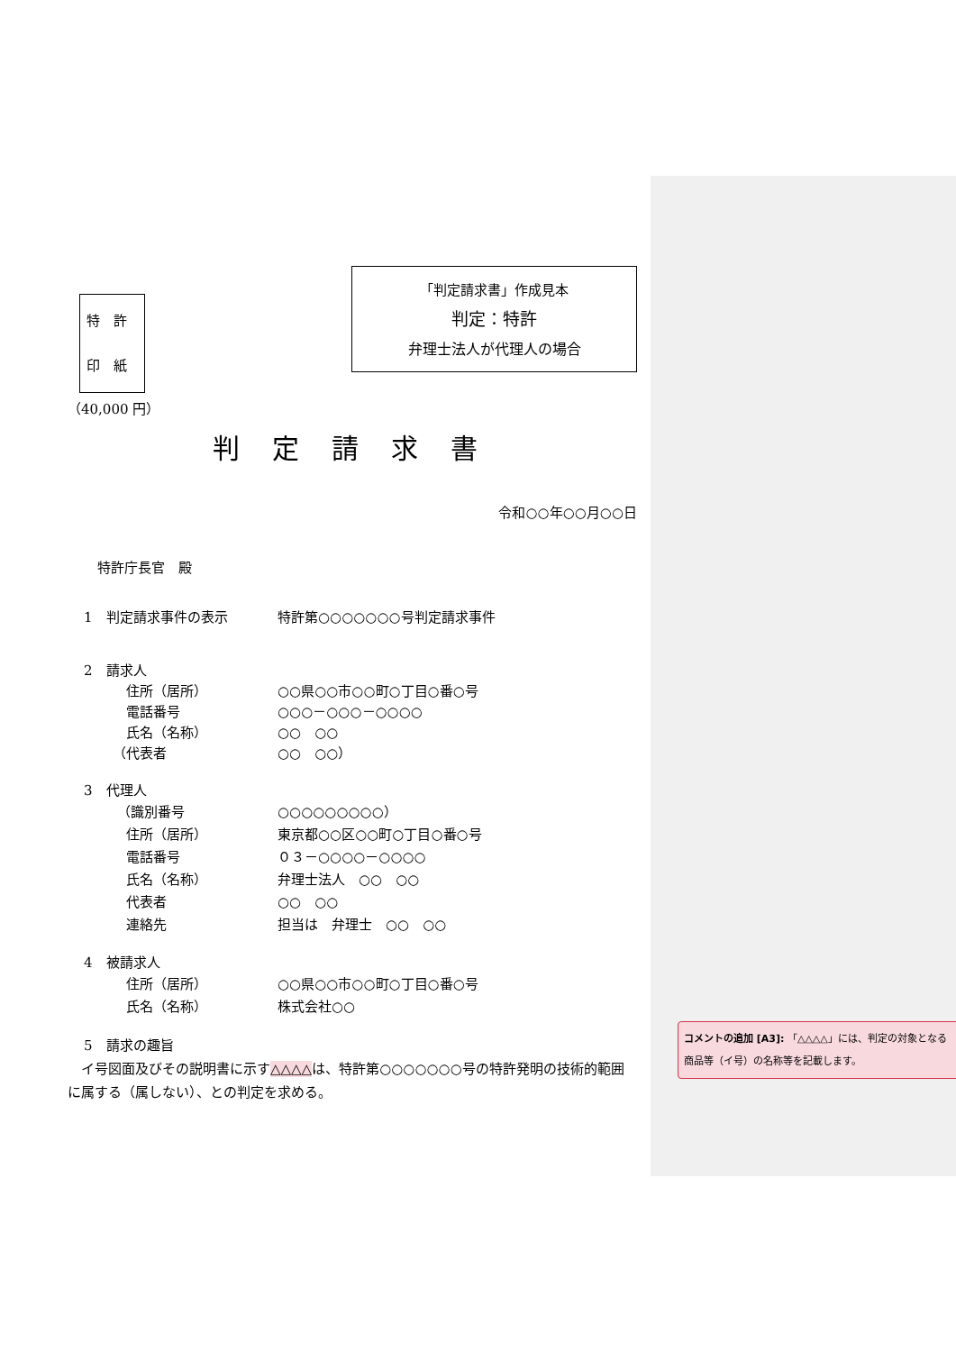特　許
印　紙
（40,000 円）
「判定請求書」作成見本
判定：特許
弁理士法人が代理人の場合
判定請求書
令和○○年○○月○○日
特許庁長官　殿
1　判定請求事件の表示 特許第○○○○○○○号判定請求事件
2　請求人
住所（居所） ○○県○○市○○町○丁目○番○号
電話番号 ○○○－○○○－○○○○
氏名（名称） ○○　○○
（代表者 ○○　○○）
3　代理人
（識別番号 ○○○○○○○○○）
住所（居所） 東京都○○区○○町○丁目○番○号
電話番号 ０３－○○○○－○○○○
氏名（名称） 弁理士法人　○○　○○
代表者 ○○　○○
連絡先 担当は　弁理士　○○　○○
4　被請求人
住所（居所） ○○県○○市○○町○丁目○番○号
氏名（名称） 株式会社○○
5　請求の趣旨
　イ号図面及びその説明書に示す△△△△は、特許第○○○○○○○号の特許発明の技術的範囲に属する（属しない）、との判定を求める。
コメントの追加 [A3]: 「△△△△」には、判定の対象となる商品等（イ号）の名称等を記載します。